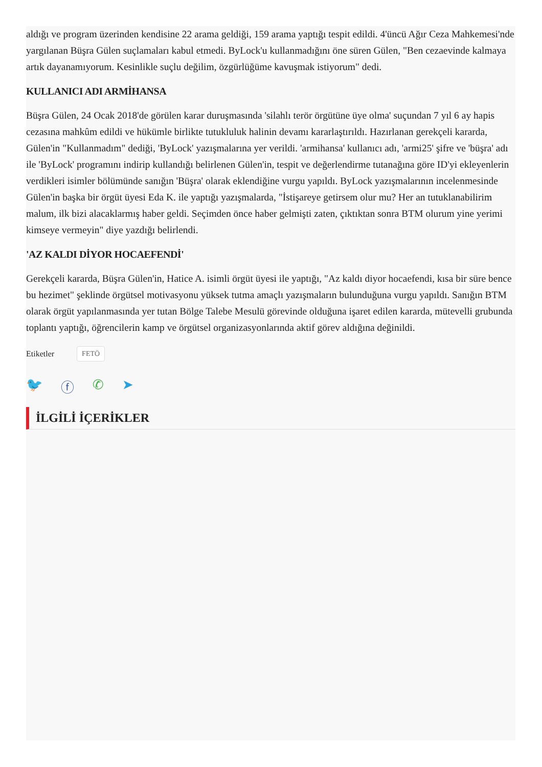aldığı ve program üzerinden kendisine 22 arama geldiği, 159 arama yaptığı tespit edildi. 4'üncü Ağır Ceza Mahkemesi'nde yargılanan Büşra Gülen suçlamaları kabul etmedi. ByLock'u kullanmadığını öne süren Gülen, "Ben cezaevinde kalmaya artık dayanamıyorum. Kesinlikle suçlu değilim, özgürlüğüme kavuşmak istiyorum" dedi.
KULLANICI ADI ARMİHANSA
Büşra Gülen, 24 Ocak 2018'de görülen karar duruşmasında 'silahlı terör örgütüne üye olma' suçundan 7 yıl 6 ay hapis cezasına mahkûm edildi ve hükümle birlikte tutukluluk halinin devamı kararlaştırıldı. Hazırlanan gerekçeli kararda, Gülen'in "Kullanmadım" dediği, 'ByLock' yazışmalarına yer verildi. 'armihansa' kullanıcı adı, 'armi25' şifre ve 'büşra' adı ile 'ByLock' programını indirip kullandığı belirlenen Gülen'in, tespit ve değerlendirme tutanağına göre ID'yi ekleyenlerin verdikleri isimler bölümünde sanığın 'Büşra' olarak eklendiğine vurgu yapıldı. ByLock yazışmalarının incelenmesinde Gülen'in başka bir örgüt üyesi Eda K. ile yaptığı yazışmalarda, "İstişareye getirsem olur mu? Her an tutuklanabilirim malum, ilk bizi alacaklarmış haber geldi. Seçimden önce haber gelmişti zaten, çıktıktan sonra BTM olurum yine yerimi kimseye vermeyin" diye yazdığı belirlendi.
'AZ KALDI DİYOR HOCAEFENDİ'
Gerekçeli kararda, Büşra Gülen'in, Hatice A. isimli örgüt üyesi ile yaptığı, "Az kaldı diyor hocaefendi, kısa bir süre bence bu hezimet" şeklinde örgütsel motivasyonu yüksek tutma amaçlı yazışmaların bulunduğuna vurgu yapıldı. Sanığın BTM olarak örgüt yapılanmasında yer tutan Bölge Talebe Mesulü görevinde olduğuna işaret edilen kararda, mütevelli grubunda toplantı yaptığı, öğrencilerin kamp ve örgütsel organizasyonlarında aktif görev aldığına değinildi.
Etiketler FETÖ
🐦 ⓕ ✆ ➤
İLGİLİ İÇERİKLER